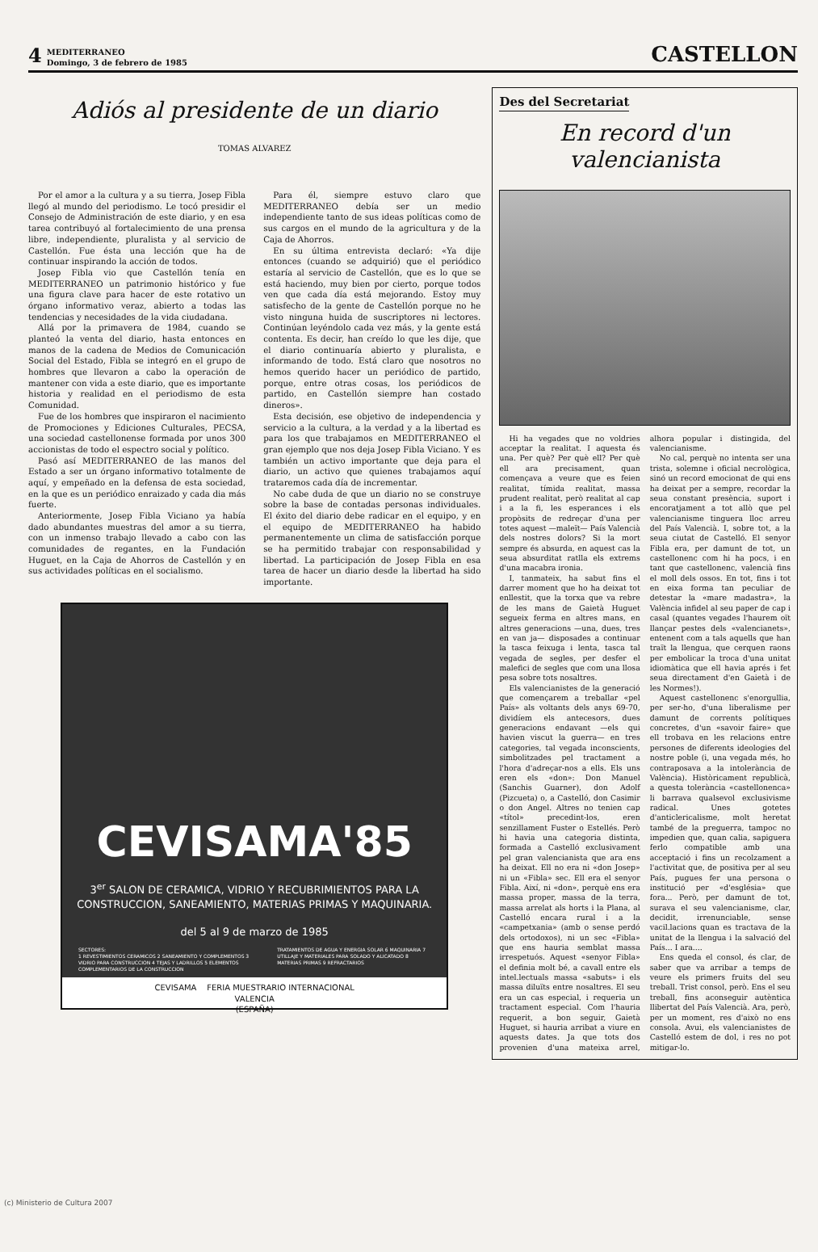4
MEDITERRANEO
Domingo, 3 de febrero de 1985
CASTELLON
Adiós al presidente de un diario
TOMAS ALVAREZ
Por el amor a la cultura y a su tierra, Josep Fibla llegó al mundo del periodismo. Le tocó presidir el Consejo de Administración de este diario, y en esa tarea contribuyó al fortalecimiento de una prensa libre, independiente, pluralista y al servicio de Castellón. Fue ésta una lección que ha de continuar inspirando la acción de todos.
Josep Fibla vio que Castellón tenía en MEDITERRANEO un patrimonio histórico y fue una figura clave para hacer de este rotativo un órgano informativo veraz, abierto a todas las tendencias y necesidades de la vida ciudadana.
Allá por la primavera de 1984, cuando se planteó la venta del diario, hasta entonces en manos de la cadena de Medios de Comunicación Social del Estado, Fibla se integró en el grupo de hombres que llevaron a cabo la operación de mantener con vida a este diario, que es importante historia y realidad en el periodismo de esta Comunidad.
Fue de los hombres que inspiraron el nacimiento de Promociones y Ediciones Culturales, PECSA, una sociedad castellonense formada por unos 300 accionistas de todo el espectro social y político.
Pasó así MEDITERRANEO de las manos del Estado a ser un órgano informativo totalmente de aquí, y empeñado en la defensa de esta sociedad, en la que es un periódico enraizado y cada dia más fuerte.
Anteriormente, Josep Fibla Viciano ya había dado abundantes muestras del amor a su tierra, con un inmenso trabajo llevado a cabo con las comunidades de regantes, en la Fundación Huguet, en la Caja de Ahorros de Castellón y en sus actividades políticas en el socialismo.
Para él, siempre estuvo claro que MEDITERRANEO debía ser un medio independiente tanto de sus ideas políticas como de sus cargos en el mundo de la agricultura y de la Caja de Ahorros.
En su última entrevista declaró: «Ya dije entonces (cuando se adquirió) que el periódico estaría al servicio de Castellón, que es lo que se está haciendo, muy bien por cierto, porque todos ven que cada día está mejorando. Estoy muy satisfecho de la gente de Castellón porque no he visto ninguna huida de suscriptores ni lectores. Continúan leyéndolo cada vez más, y la gente está contenta. Es decir, han creído lo que les dije, que el diario continuaría abierto y pluralista, e informando de todo. Está claro que nosotros no hemos querido hacer un periódico de partido, porque, entre otras cosas, los periódicos de partido, en Castellón siempre han costado dineros».
Esta decisión, ese objetivo de independencia y servicio a la cultura, a la verdad y a la libertad es para los que trabajamos en MEDITERRANEO el gran ejemplo que nos deja Josep Fibla Viciano. Y es también un activo importante que deja para el diario, un activo que quienes trabajamos aquí trataremos cada día de incrementar.
No cabe duda de que un diario no se construye sobre la base de contadas personas individuales. El éxito del diario debe radicar en el equipo, y en el equipo de MEDITERRANEO ha habido permanentemente un clima de satisfacción porque se ha permitido trabajar con responsabilidad y libertad. La participación de Josep Fibla en esa tarea de hacer un diario desde la libertad ha sido importante.
CEVISAMA'85
3<sup>er</sup> SALON DE CERAMICA, VIDRIO Y RECUBRIMIENTOS PARA LA CONSTRUCCION, SANEAMIENTO, MATERIAS PRIMAS Y MAQUINARIA.
del 5 al 9 de marzo de 1985
SECTORES:
1 REVESTIMIENTOS CERAMICOS 2 SANEAMIENTO Y COMPLEMENTOS 3 VIDRIO PARA CONSTRUCCION 4 TEJAS Y LADRILLOS 5 ELEMENTOS COMPLEMENTARIOS DE LA CONSTRUCCION
TRATAMIENTOS DE AGUA Y ENERGIA SOLAR 6 MAQUINARIA 7 UTILLAJE Y MATERIALES PARA SOLADO Y ALICATADO 8 MATERIAS PRIMAS 9 REFRACTARIOS
CEVISAMA FERIA MUESTRARIO INTERNACIONAL
VALENCIA
(ESPAÑA)
Des del Secretariat
En record d'un
valencianista
Hi ha vegades que no voldries acceptar la realitat. I aquesta és una. Per què? Per què ell? Per què ell ara precisament, quan començava a veure que es feien realitat, tímida realitat, massa prudent realitat, però realitat al cap i a la fi, les esperances i els propòsits de redreçar d'una per totes aquest —maleït— País Valencià dels nostres dolors? Si la mort sempre és absurda, en aquest cas la seua absurditat ratlla els extrems d'una macabra ironia.
I, tanmateix, ha sabut fins el darrer moment que ho ha deixat tot enllestit, que la torxa que va rebre de les mans de Gaietà Huguet segueix ferma en altres mans, en altres generacions —una, dues, tres en van ja— disposades a continuar la tasca feixuga i lenta, tasca tal vegada de segles, per desfer el malefici de segles que com una llosa pesa sobre tots nosaltres.
Els valencianistes de la generació que començarem a treballar «pel País» als voltants dels anys 69-70, dividíem els antecesors, dues generacions endavant —els qui havien viscut la guerra— en tres categories, tal vegada inconscients, simbolitzades pel tractament a l'hora d'adreçar-nos a ells. Els uns eren els «don»: Don Manuel (Sanchis Guarner), don Adolf (Pizcueta) o, a Castelló, don Casimir o don Angel. Altres no tenien cap «títol» precedint-los, eren senzillament Fuster o Estellés. Però hi havia una categoria distinta, formada a Castelló exclusivament pel gran valencianista que ara ens ha deixat. Ell no era ni «don Josep» ni un «Fibla» sec. Ell era el senyor Fibla. Així, ni «don», perquè ens era massa proper, massa de la terra, massa arrelat als horts i la Plana, al Castelló encara rural i a la «campetxania» (amb o sense perdó dels ortodoxos), ni un sec «Fibla» que ens hauria semblat massa irrespetuós. Aquest «senyor Fibla» el definia molt bé, a cavall entre els intel.lectuals massa «sabuts» i els massa diluïts entre nosaltres. El seu era un cas especial, i requeria un tractament especial. Com l'hauria requerit, a bon seguir, Gaietà Huguet, si hauria arribat a viure en aquests dates. Ja que tots dos provenien d'una mateixa arrel, alhora popular i distingida, del valencianisme.
No cal, perquè no intenta ser una trista, solemne i oficial necrològica, sinó un record emocionat de qui ens ha deixat per a sempre, recordar la seua constant presència, suport i encoratjament a tot allò que pel valencianisme tinguera lloc arreu del País Valencià. I, sobre tot, a la seua ciutat de Castelló. El senyor Fibla era, per damunt de tot, un castellonenc com hi ha pocs, i en tant que castellonenc, valencià fins el moll dels ossos. En tot, fins i tot en eixa forma tan peculiar de detestar la «mare madastra», la València infidel al seu paper de cap i casal (quantes vegades l'haurem oït llançar pestes dels «valencianets», entenent com a tals aquells que han traït la llengua, que cerquen raons per embolicar la troca d'una unitat idiomàtica que ell havia aprés i fet seua directament d'en Gaietà i de les Normes!).
Aquest castellonenc s'enorgullia, per ser-ho, d'una liberalisme per damunt de corrents polítiques concretes, d'un «savoir faire» que ell trobava en les relacions entre persones de diferents ideologies del nostre poble (i, una vegada més, ho contraposava a la intolerància de València). Històricament republicà, a questa tolerància «castellonenca» li barrava qualsevol exclusivisme radical. Unes gotetes d'anticlericalisme, molt heretat també de la preguerra, tampoc no impedien que, quan calia, sapiguera ferlo compatible amb una acceptació i fins un recolzament a l'activitat que, de positiva per al seu País, pugues fer una persona o institució per «d'església» que fora... Però, per damunt de tot, surava el seu valencianisme, clar, decidit, irrenunciable, sense vacil.lacions quan es tractava de la unitat de la llengua i la salvació del País... I ara....
Ens queda el consol, és clar, de saber que va arribar a temps de veure els primers fruits del seu treball. Trist consol, però. Ens el seu treball, fins aconseguir autèntica llibertat del País Valencià. Ara, però, per un moment, res d'això no ens consola. Avui, els valencianistes de Castelló estem de dol, i res no pot mitigar-lo.
(c) Ministerio de Cultura 2007